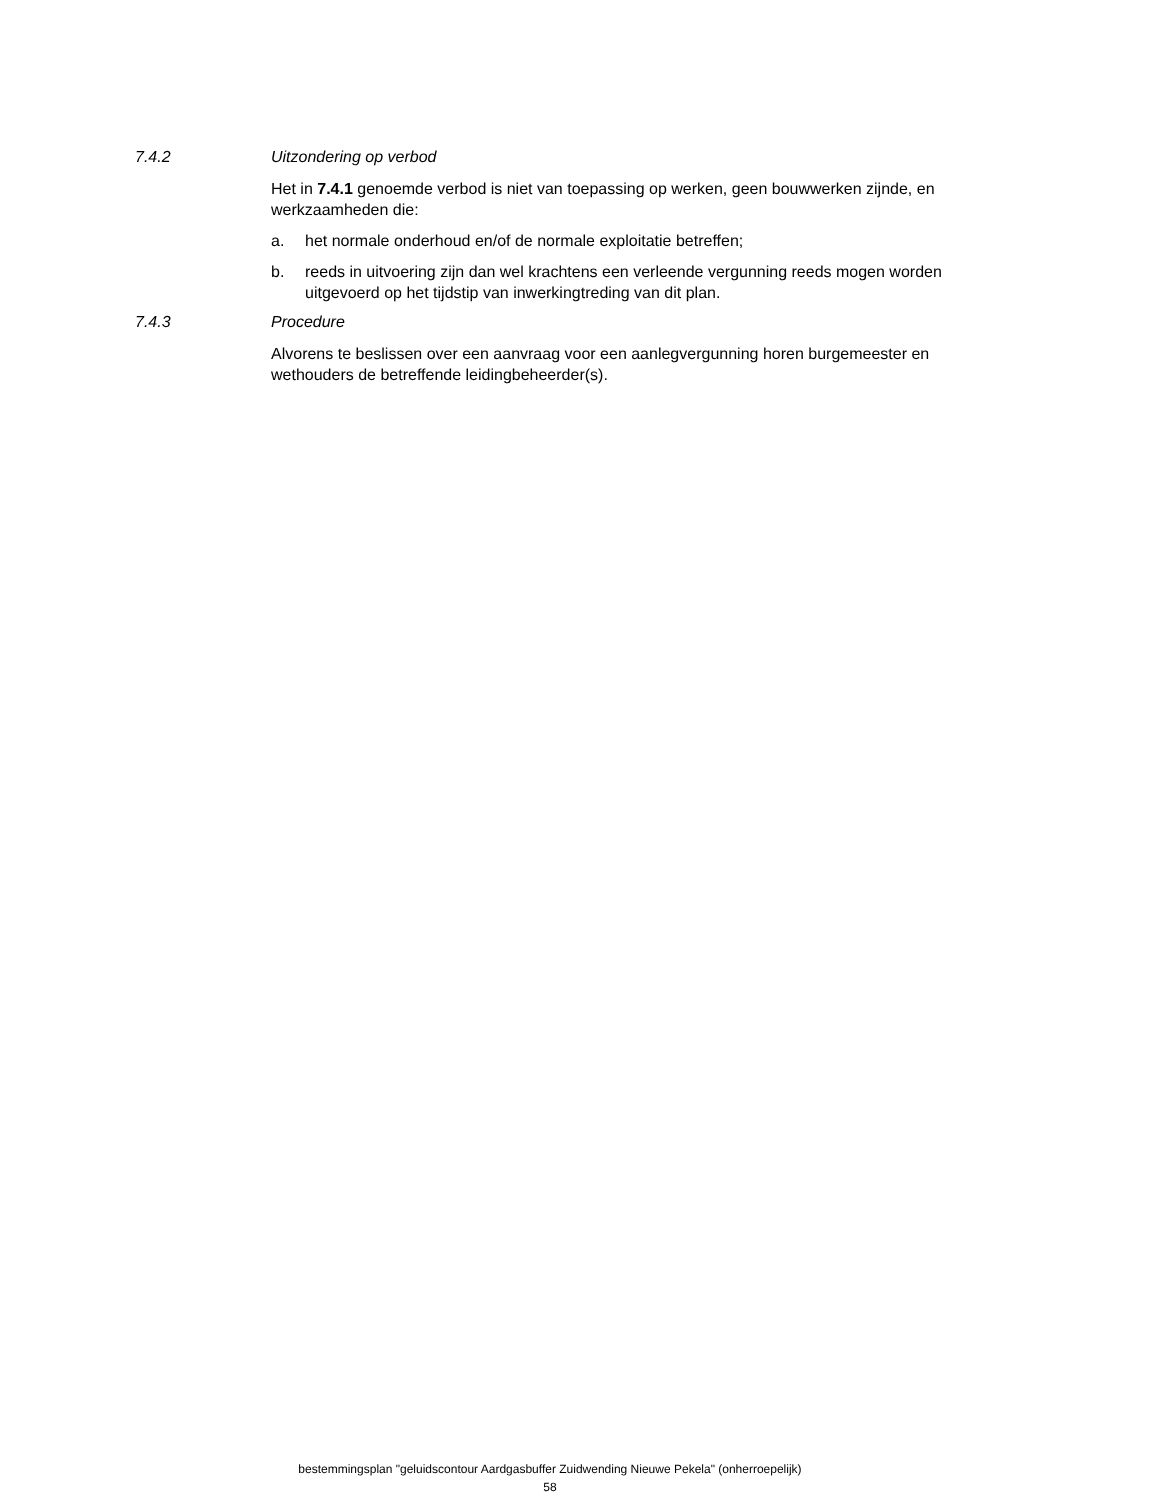7.4.2 Uitzondering op verbod
Het in 7.4.1 genoemde verbod is niet van toepassing op werken, geen bouwwerken zijnde, en werkzaamheden die:
a. het normale onderhoud en/of de normale exploitatie betreffen;
b. reeds in uitvoering zijn dan wel krachtens een verleende vergunning reeds mogen worden uitgevoerd op het tijdstip van inwerkingtreding van dit plan.
7.4.3 Procedure
Alvorens te beslissen over een aanvraag voor een aanlegvergunning horen burgemeester en wethouders de betreffende leidingbeheerder(s).
bestemmingsplan "geluidscontour Aardgasbuffer Zuidwending Nieuwe Pekela" (onherroepelijk)
58